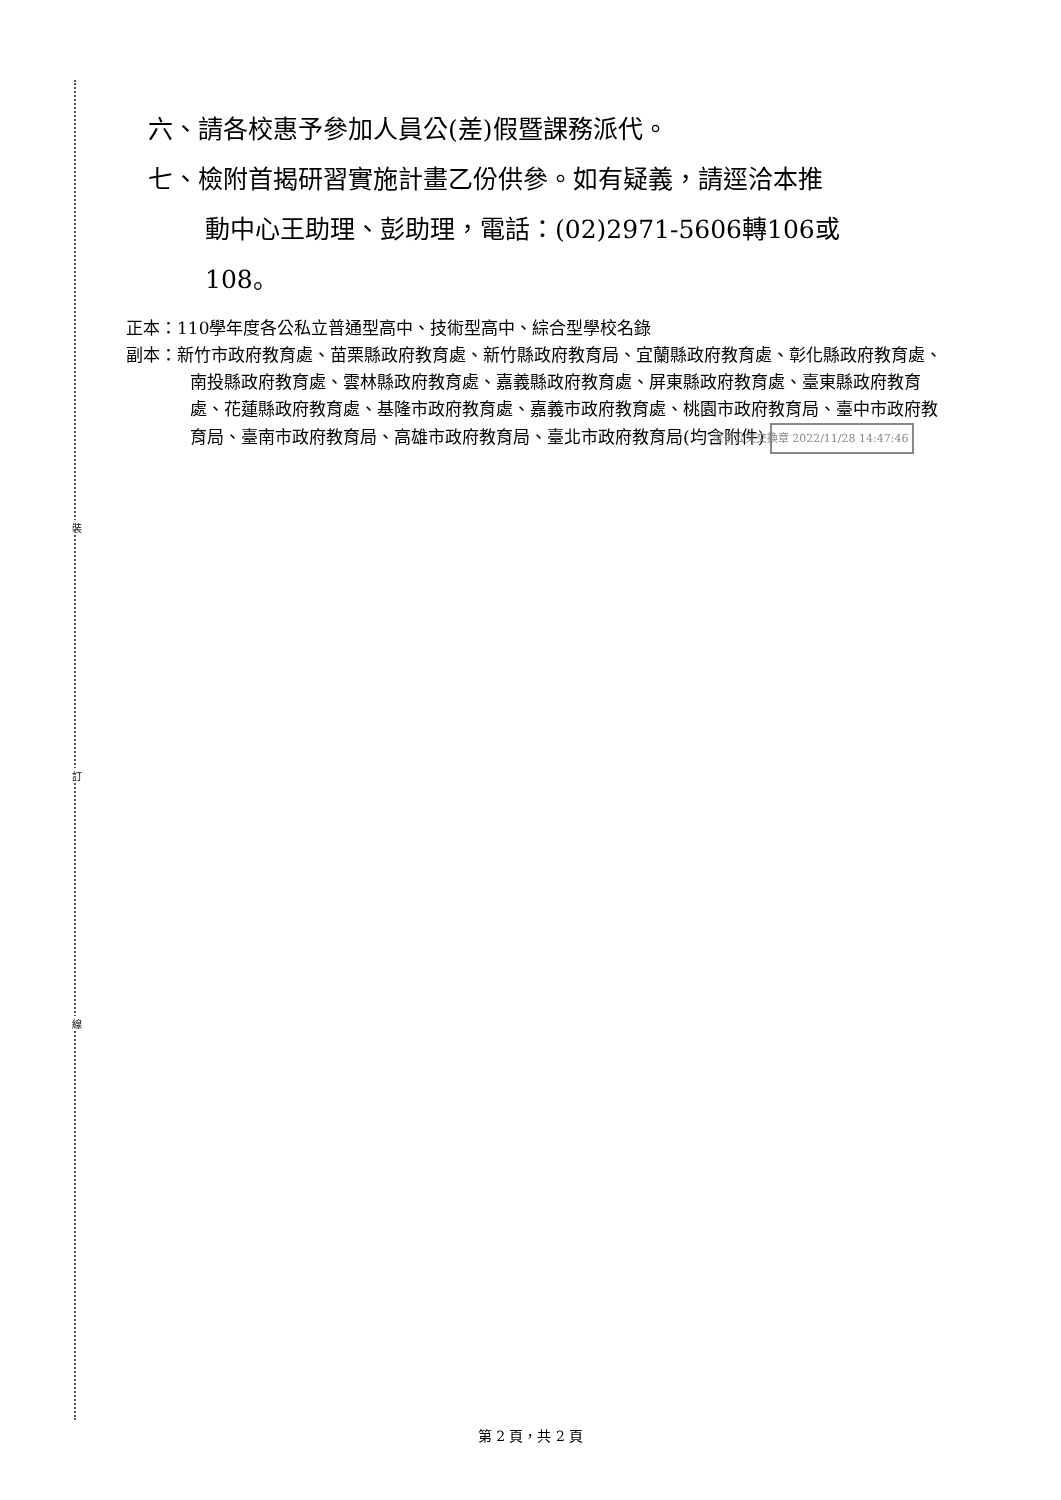裝
訂
線
六、請各校惠予參加人員公(差)假暨課務派代。
七、檢附首揭研習實施計畫乙份供參。如有疑義，請逕洽本推
動中心王助理、彭助理，電話：(02)2971-5606轉106或
108。
正本：110學年度各公私立普通型高中、技術型高中、綜合型學校名錄
副本：新竹市政府教育處、苗栗縣政府教育處、新竹縣政府教育局、宜蘭縣政府教育處、彰化縣政府教育處、南投縣政府教育處、雲林縣政府教育處、嘉義縣政府教育處、屏東縣政府教育處、臺東縣政府教育處、花蓮縣政府教育處、基隆市政府教育處、嘉義市政府教育處、桃園市政府教育局、臺中市政府教育局、臺南市政府教育局、高雄市政府教育局、臺北市政府教育局(均含附件) 電子公文交換章 2022/11/28 14:47:46
第 2 頁，共 2 頁